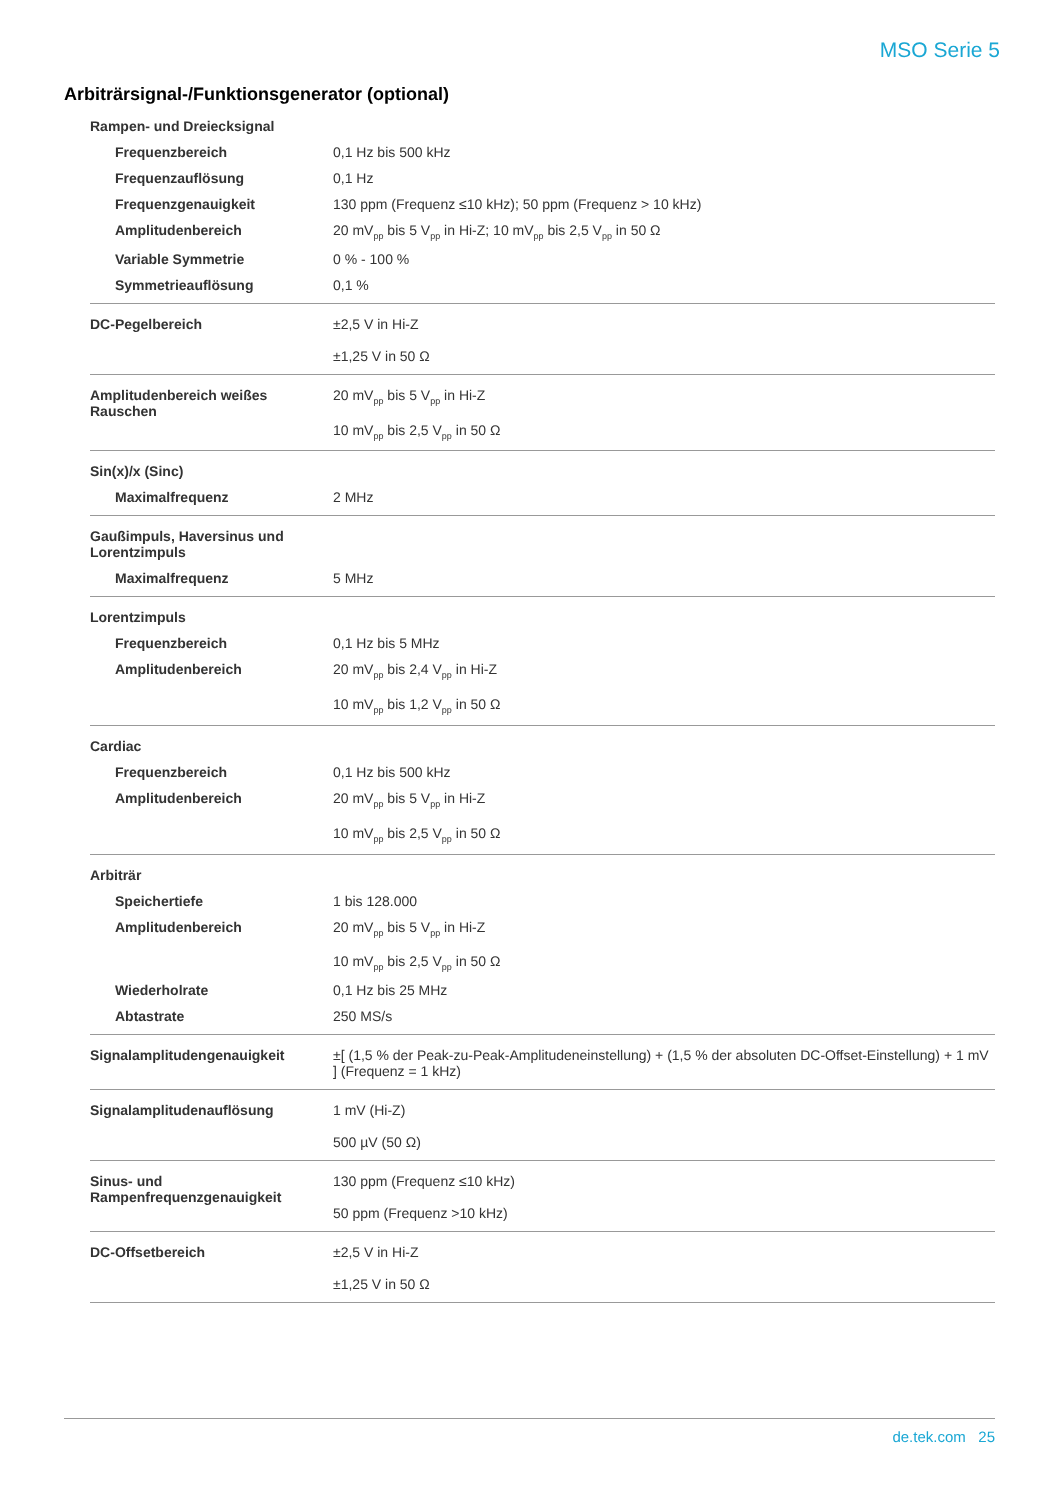MSO Serie 5
Arbiträrsignal-/Funktionsgenerator (optional)
| Rampen- und Dreiecksignal | |
| Frequenzbereich | 0,1 Hz bis 500 kHz |
| Frequenzauflösung | 0,1 Hz |
| Frequenzgenauigkeit | 130 ppm (Frequenz ≤10 kHz); 50 ppm (Frequenz > 10 kHz) |
| Amplitudenbereich | 20 mV<sub>pp</sub> bis 5 V<sub>pp</sub> in Hi-Z; 10 mV<sub>pp</sub> bis 2,5 V<sub>pp</sub> in 50 Ω |
| Variable Symmetrie | 0 % - 100 % |
| Symmetrieauflösung | 0,1 % |
| DC-Pegelbereich | ±2,5 V in Hi-Z ±1,25 V in 50 Ω |
| Amplitudenbereich weißes Rauschen | 20 mV<sub>pp</sub> bis 5 V<sub>pp</sub> in Hi-Z 10 mV<sub>pp</sub> bis 2,5 V<sub>pp</sub> in 50 Ω |
| Sin(x)/x (Sinc) | |
| Maximalfrequenz | 2 MHz |
| Gaußimpuls, Haversinus und Lorentzimpuls | |
| Maximalfrequenz | 5 MHz |
| Lorentzimpuls | |
| Frequenzbereich | 0,1 Hz bis 5 MHz |
| Amplitudenbereich | 20 mV<sub>pp</sub> bis 2,4 V<sub>pp</sub> in Hi-Z 10 mV<sub>pp</sub> bis 1,2 V<sub>pp</sub> in 50 Ω |
| Cardiac | |
| Frequenzbereich | 0,1 Hz bis 500 kHz |
| Amplitudenbereich | 20 mV<sub>pp</sub> bis 5 V<sub>pp</sub> in Hi-Z 10 mV<sub>pp</sub> bis 2,5 V<sub>pp</sub> in 50 Ω |
| Arbiträr | |
| Speichertiefe | 1 bis 128.000 |
| Amplitudenbereich | 20 mV<sub>pp</sub> bis 5 V<sub>pp</sub> in Hi-Z 10 mV<sub>pp</sub> bis 2,5 V<sub>pp</sub> in 50 Ω |
| Wiederholrate | 0,1 Hz bis 25 MHz |
| Abtastrate | 250 MS/s |
| Signalamplitudengenauigkeit | ±[ (1,5 % der Peak-zu-Peak-Amplitudeneinstellung) + (1,5 % der absoluten DC-Offset-Einstellung) + 1 mV ] (Frequenz = 1 kHz) |
| Signalamplitudenauflösung | 1 mV (Hi-Z) 500 µV (50 Ω) |
| Sinus- und Rampenfrequenzgenauigkeit | 130 ppm (Frequenz ≤10 kHz) 50 ppm (Frequenz >10 kHz) |
| DC-Offsetbereich | ±2,5 V in Hi-Z ±1,25 V in 50 Ω |
de.tek.com 25